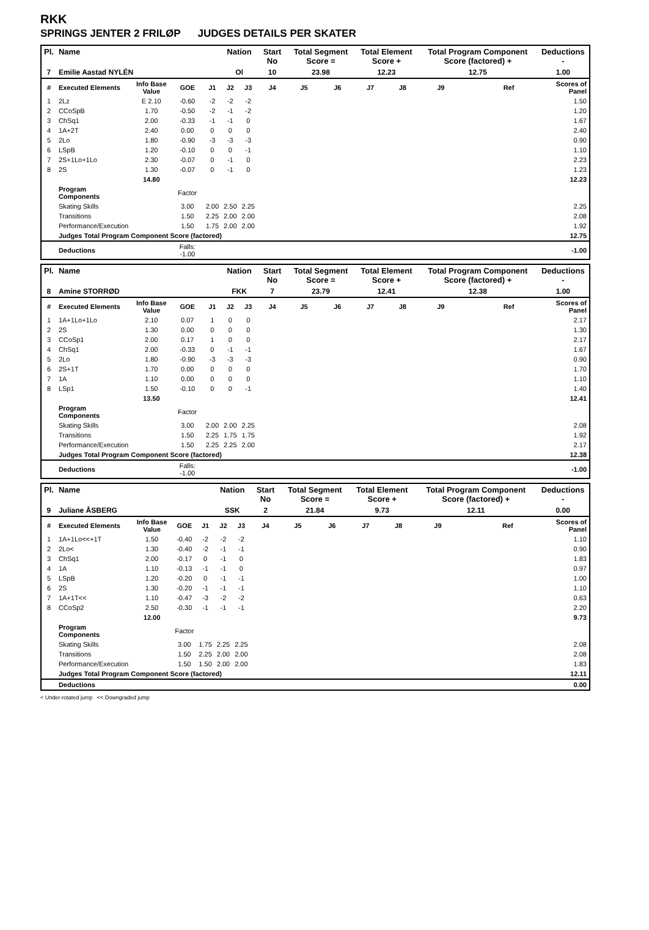RKK
SPRINGS JENTER 2 FRILØP JUDGES DETAILS PER SKATER
| Pl. | Name | | | | Nation | | Start No | Total Segment Score = | | Total Element Score + | | Total Program Component Score (factored) + | | | Deductions - |
| --- | --- | --- | --- | --- | --- | --- | --- | --- | --- | --- | --- | --- | --- | --- | --- |
| 7 | Emilie Aastad NYLÉN | | | | Ol | | 10 | 23.98 | | 12.23 | | 12.75 | | | 1.00 |
| # | Executed Elements | Info Base Value | GOE | J1 | J2 | J3 | J4 | J5 | J6 | J7 | J8 | J9 | | Ref | Scores of Panel |
| 1 | 2Lz | E 2.10 | -0.60 | -2 | -2 | -2 | | | | | | | | | 1.50 |
| 2 | CCoSpB | 1.70 | -0.50 | -2 | -1 | -2 | | | | | | | | | 1.20 |
| 3 | ChSq1 | 2.00 | -0.33 | -1 | -1 | 0 | | | | | | | | | 1.67 |
| 4 | 1A+2T | 2.40 | 0.00 | 0 | 0 | 0 | | | | | | | | | 2.40 |
| 5 | 2Lo | 1.80 | -0.90 | -3 | -3 | -3 | | | | | | | | | 0.90 |
| 6 | LSpB | 1.20 | -0.10 | 0 | 0 | -1 | | | | | | | | | 1.10 |
| 7 | 2S+1Lo+1Lo | 2.30 | -0.07 | 0 | -1 | 0 | | | | | | | | | 2.23 |
| 8 | 2S | 1.30 | -0.07 | 0 | -1 | 0 | | | | | | | | | 1.23 |
| | | 14.80 | | | | | | | | | | | | | 12.23 |
| | Program Components | | Factor | | | | | | | | | | | | |
| | Skating Skills | | 3.00 | 2.00 | 2.50 | 2.25 | | | | | | | | | 2.25 |
| | Transitions | | 1.50 | 2.25 | 2.00 | 2.00 | | | | | | | | | 2.08 |
| | Performance/Execution | | 1.50 | 1.75 | 2.00 | 2.00 | | | | | | | | | 1.92 |
| | Judges Total Program Component Score (factored) | | | | | | | | | | | | | | 12.75 |
| | Deductions | | Falls: -1.00 | | | | | | | | | | | | -1.00 |
| Pl. | Name | | | | Nation | | Start No | Total Segment Score = | | Total Element Score + | | Total Program Component Score (factored) + | | | Deductions - |
| --- | --- | --- | --- | --- | --- | --- | --- | --- | --- | --- | --- | --- | --- | --- | --- |
| 8 | Amine STORRØD | | | | FKK | | 7 | 23.79 | | 12.41 | | 12.38 | | | 1.00 |
| # | Executed Elements | Info Base Value | GOE | J1 | J2 | J3 | J4 | J5 | J6 | J7 | J8 | J9 | | Ref | Scores of Panel |
| 1 | 1A+1Lo+1Lo | 2.10 | 0.07 | 1 | 0 | 0 | | | | | | | | | 2.17 |
| 2 | 2S | 1.30 | 0.00 | 0 | 0 | 0 | | | | | | | | | 1.30 |
| 3 | CCoSp1 | 2.00 | 0.17 | 1 | 0 | 0 | | | | | | | | | 2.17 |
| 4 | ChSq1 | 2.00 | -0.33 | 0 | -1 | -1 | | | | | | | | | 1.67 |
| 5 | 2Lo | 1.80 | -0.90 | -3 | -3 | -3 | | | | | | | | | 0.90 |
| 6 | 2S+1T | 1.70 | 0.00 | 0 | 0 | 0 | | | | | | | | | 1.70 |
| 7 | 1A | 1.10 | 0.00 | 0 | 0 | 0 | | | | | | | | | 1.10 |
| 8 | LSp1 | 1.50 | -0.10 | 0 | 0 | -1 | | | | | | | | | 1.40 |
| | | 13.50 | | | | | | | | | | | | | 12.41 |
| | Program Components | | Factor | | | | | | | | | | | | |
| | Skating Skills | | 3.00 | 2.00 | 2.00 | 2.25 | | | | | | | | | 2.08 |
| | Transitions | | 1.50 | 2.25 | 1.75 | 1.75 | | | | | | | | | 1.92 |
| | Performance/Execution | | 1.50 | 2.25 | 2.25 | 2.00 | | | | | | | | | 2.17 |
| | Judges Total Program Component Score (factored) | | | | | | | | | | | | | | 12.38 |
| | Deductions | | Falls: -1.00 | | | | | | | | | | | | -1.00 |
| Pl. | Name | | | | Nation | | Start No | Total Segment Score = | | Total Element Score + | | Total Program Component Score (factored) + | | | Deductions - |
| --- | --- | --- | --- | --- | --- | --- | --- | --- | --- | --- | --- | --- | --- | --- | --- |
| 9 | Juliane ÅSBERG | | | | SSK | | 2 | 21.84 | | 9.73 | | 12.11 | | | 0.00 |
| # | Executed Elements | Info Base Value | GOE | J1 | J2 | J3 | J4 | J5 | J6 | J7 | J8 | J9 | | Ref | Scores of Panel |
| 1 | 1A+1Lo<<+1T | 1.50 | -0.40 | -2 | -2 | -2 | | | | | | | | | 1.10 |
| 2 | 2Lo< | 1.30 | -0.40 | -2 | -1 | -1 | | | | | | | | | 0.90 |
| 3 | ChSq1 | 2.00 | -0.17 | 0 | -1 | 0 | | | | | | | | | 1.83 |
| 4 | 1A | 1.10 | -0.13 | -1 | -1 | 0 | | | | | | | | | 0.97 |
| 5 | LSpB | 1.20 | -0.20 | 0 | -1 | -1 | | | | | | | | | 1.00 |
| 6 | 2S | 1.30 | -0.20 | -1 | -1 | -1 | | | | | | | | | 1.10 |
| 7 | 1A+1T<< | 1.10 | -0.47 | -3 | -2 | -2 | | | | | | | | | 0.63 |
| 8 | CCoSp2 | 2.50 | -0.30 | -1 | -1 | -1 | | | | | | | | | 2.20 |
| | | 12.00 | | | | | | | | | | | | | 9.73 |
| | Program Components | | Factor | | | | | | | | | | | | |
| | Skating Skills | | 3.00 | 1.75 | 2.25 | 2.25 | | | | | | | | | 2.08 |
| | Transitions | | 1.50 | 2.25 | 2.00 | 2.00 | | | | | | | | | 2.08 |
| | Performance/Execution | | 1.50 | 1.50 | 2.00 | 2.00 | | | | | | | | | 1.83 |
| | Judges Total Program Component Score (factored) | | | | | | | | | | | | | | 12.11 |
| | Deductions | | | | | | | | | | | | | | 0.00 |
< Under-rotated jump << Downgraded jump